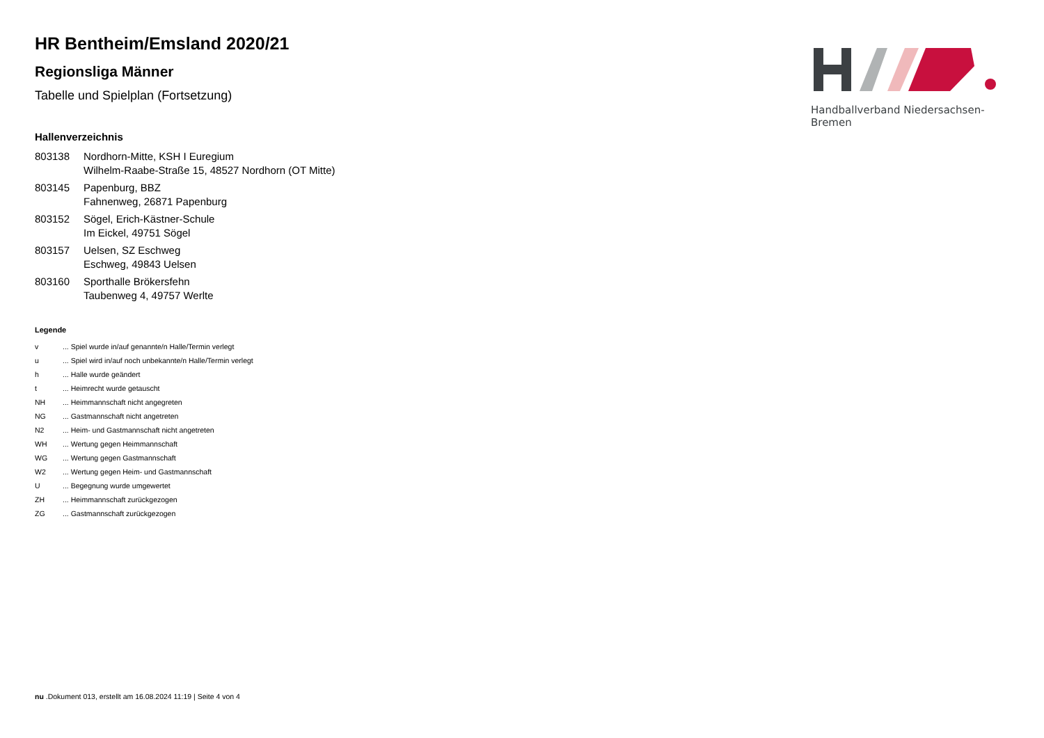Handballverband Niedersachsen-Bremen
HR Bentheim/Emsland 2020/21
Regionsliga Männer
Tabelle und Spielplan (Fortsetzung)
Hallenverzeichnis
| 803138 | Nordhorn-Mitte, KSH I Euregium Wilhelm-Raabe-Straße 15, 48527 Nordhorn (OT Mitte) |
| 803145 | Papenburg, BBZ Fahnenweg, 26871 Papenburg |
| 803152 | Sögel, Erich-Kästner-Schule Im Eickel, 49751 Sögel |
| 803157 | Uelsen, SZ Eschweg Eschweg, 49843 Uelsen |
| 803160 | Sporthalle Brökersfehn Taubenweg 4, 49757 Werlte |
Legende
| v | ... Spiel wurde in/auf genannte/n Halle/Termin verlegt |
| u | ... Spiel wird in/auf noch unbekannte/n Halle/Termin verlegt |
| h | ... Halle wurde geändert |
| t | ... Heimrecht wurde getauscht |
| NH | ... Heimmannschaft nicht angegreten |
| NG | ... Gastmannschaft nicht angetreten |
| N2 | ... Heim- und Gastmannschaft nicht angetreten |
| WH | ... Wertung gegen Heimmannschaft |
| WG | ... Wertung gegen Gastmannschaft |
| W2 | ... Wertung gegen Heim- und Gastmannschaft |
| U | ... Begegnung wurde umgewertet |
| ZH | ... Heimmannschaft zurückgezogen |
| ZG | ... Gastmannschaft zurückgezogen |
nu .Dokument 013, erstellt am 16.08.2024 11:19 | Seite 4 von 4